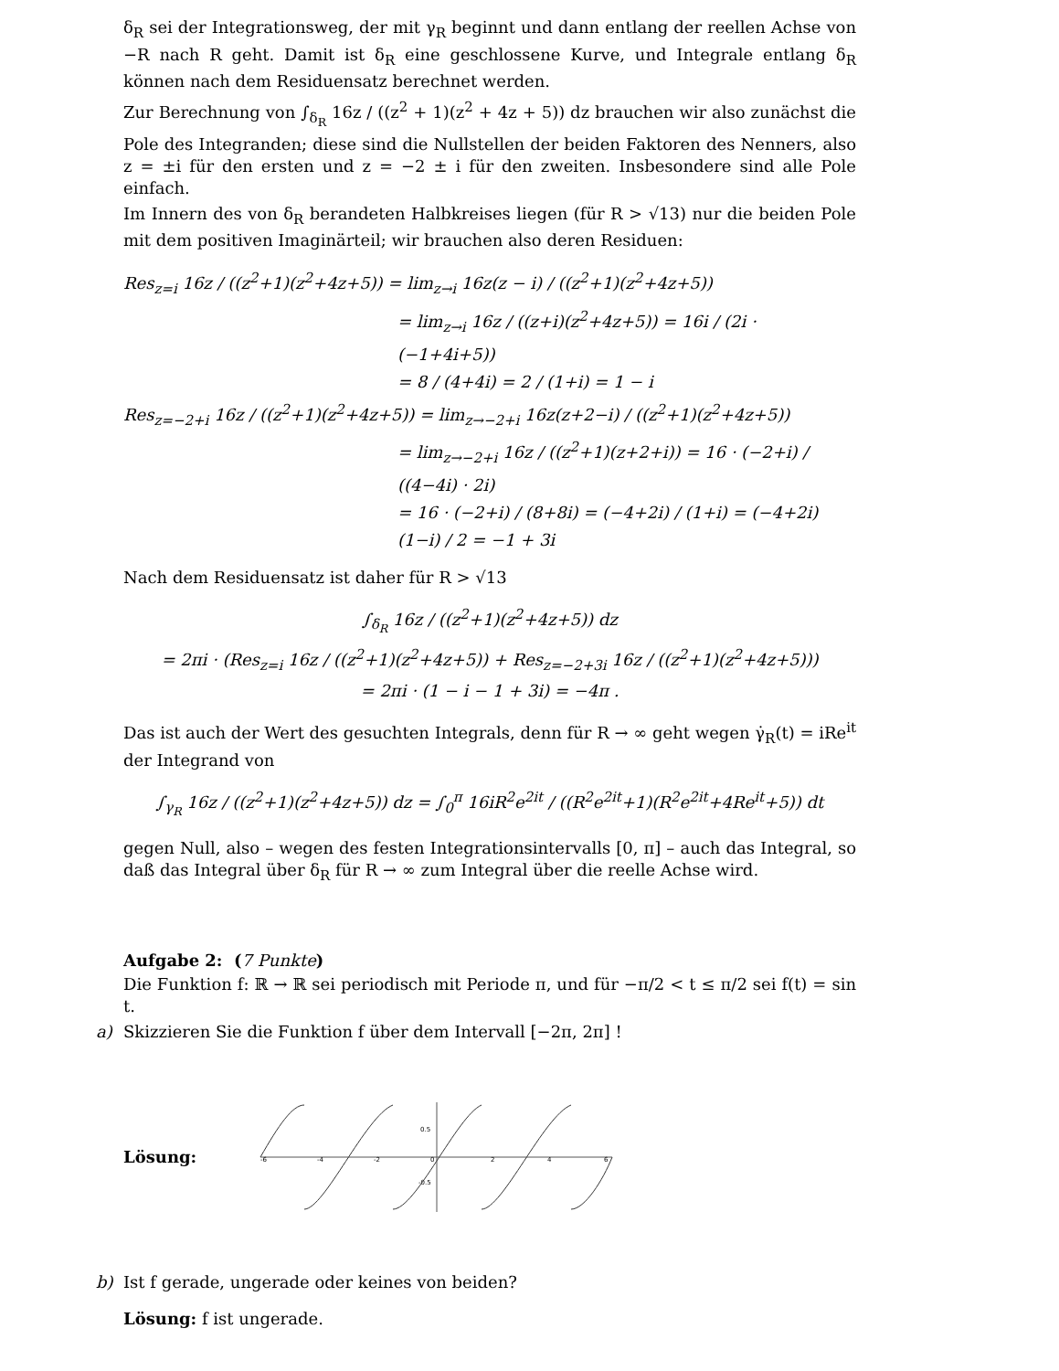δ<sub>R</sub> sei der Integrationsweg, der mit γ<sub>R</sub> beginnt und dann entlang der reellen Achse von −R nach R geht. Damit ist δ<sub>R</sub> eine geschlossene Kurve, und Integrale entlang δ<sub>R</sub> können nach dem Residuensatz berechnet werden.
Zur Berechnung von ∫<sub>δ<sub>R</sub></sub> 16z / ((z<sup>2</sup> + 1)(z<sup>2</sup> + 4z + 5)) dz brauchen wir also zunächst die Pole des Integranden; diese sind die Nullstellen der beiden Faktoren des Nenners, also z = ±i für den ersten und z = −2 ± i für den zweiten. Insbesondere sind alle Pole einfach.
Im Innern des von δ<sub>R</sub> berandeten Halbkreises liegen (für R > √13) nur die beiden Pole mit dem positiven Imaginärteil; wir brauchen also deren Residuen:
Res<sub>z=i</sub> 16z / ((z<sup>2</sup>+1)(z<sup>2</sup>+4z+5)) = lim<sub>z→i</sub> 16z(z − i) / ((z<sup>2</sup>+1)(z<sup>2</sup>+4z+5))
= lim<sub>z→i</sub> 16z / ((z+i)(z<sup>2</sup>+4z+5)) = 16i / (2i · (−1+4i+5))
= 8 / (4+4i) = 2 / (1+i) = 1 − i
Res<sub>z=−2+i</sub> 16z / ((z<sup>2</sup>+1)(z<sup>2</sup>+4z+5)) = lim<sub>z→−2+i</sub> 16z(z+2−i) / ((z<sup>2</sup>+1)(z<sup>2</sup>+4z+5))
= lim<sub>z→−2+i</sub> 16z / ((z<sup>2</sup>+1)(z+2+i)) = 16 · (−2+i) / ((4−4i) · 2i)
= 16 · (−2+i) / (8+8i) = (−4+2i) / (1+i) = (−4+2i)(1−i) / 2 = −1 + 3i
Nach dem Residuensatz ist daher für R > √13
∫<sub>δ<sub>R</sub></sub> 16z / ((z<sup>2</sup>+1)(z<sup>2</sup>+4z+5)) dz
= 2πi · (Res<sub>z=i</sub> 16z / ((z<sup>2</sup>+1)(z<sup>2</sup>+4z+5)) + Res<sub>z=−2+3i</sub> 16z / ((z<sup>2</sup>+1)(z<sup>2</sup>+4z+5)))
= 2πi · (1 − i − 1 + 3i) = −4π .
Das ist auch der Wert des gesuchten Integrals, denn für R → ∞ geht wegen γ̇<sub>R</sub>(t) = iRe<sup>it</sup> der Integrand von
∫<sub>γ<sub>R</sub></sub> 16z / ((z<sup>2</sup>+1)(z<sup>2</sup>+4z+5)) dz = ∫<sub>0</sub><sup>π</sup> 16iR<sup>2</sup>e<sup>2it</sup> / ((R<sup>2</sup>e<sup>2it</sup>+1)(R<sup>2</sup>e<sup>2it</sup>+4Re<sup>it</sup>+5)) dt
gegen Null, also – wegen des festen Integrationsintervalls [0, π] – auch das Integral, so daß das Integral über δ<sub>R</sub> für R → ∞ zum Integral über die reelle Achse wird.
Aufgabe 2: (7 Punkte)
Die Funktion f: ℝ → ℝ sei periodisch mit Periode π, und für −π/2 < t ≤ π/2 sei f(t) = sin t.
a) Skizzieren Sie die Funktion f über dem Intervall [−2π, 2π] !
Lösung:
-6
-4
-2
0
2
4
6
0.5
-0.5
b) Ist f gerade, ungerade oder keines von beiden?
Lösung: f ist ungerade.